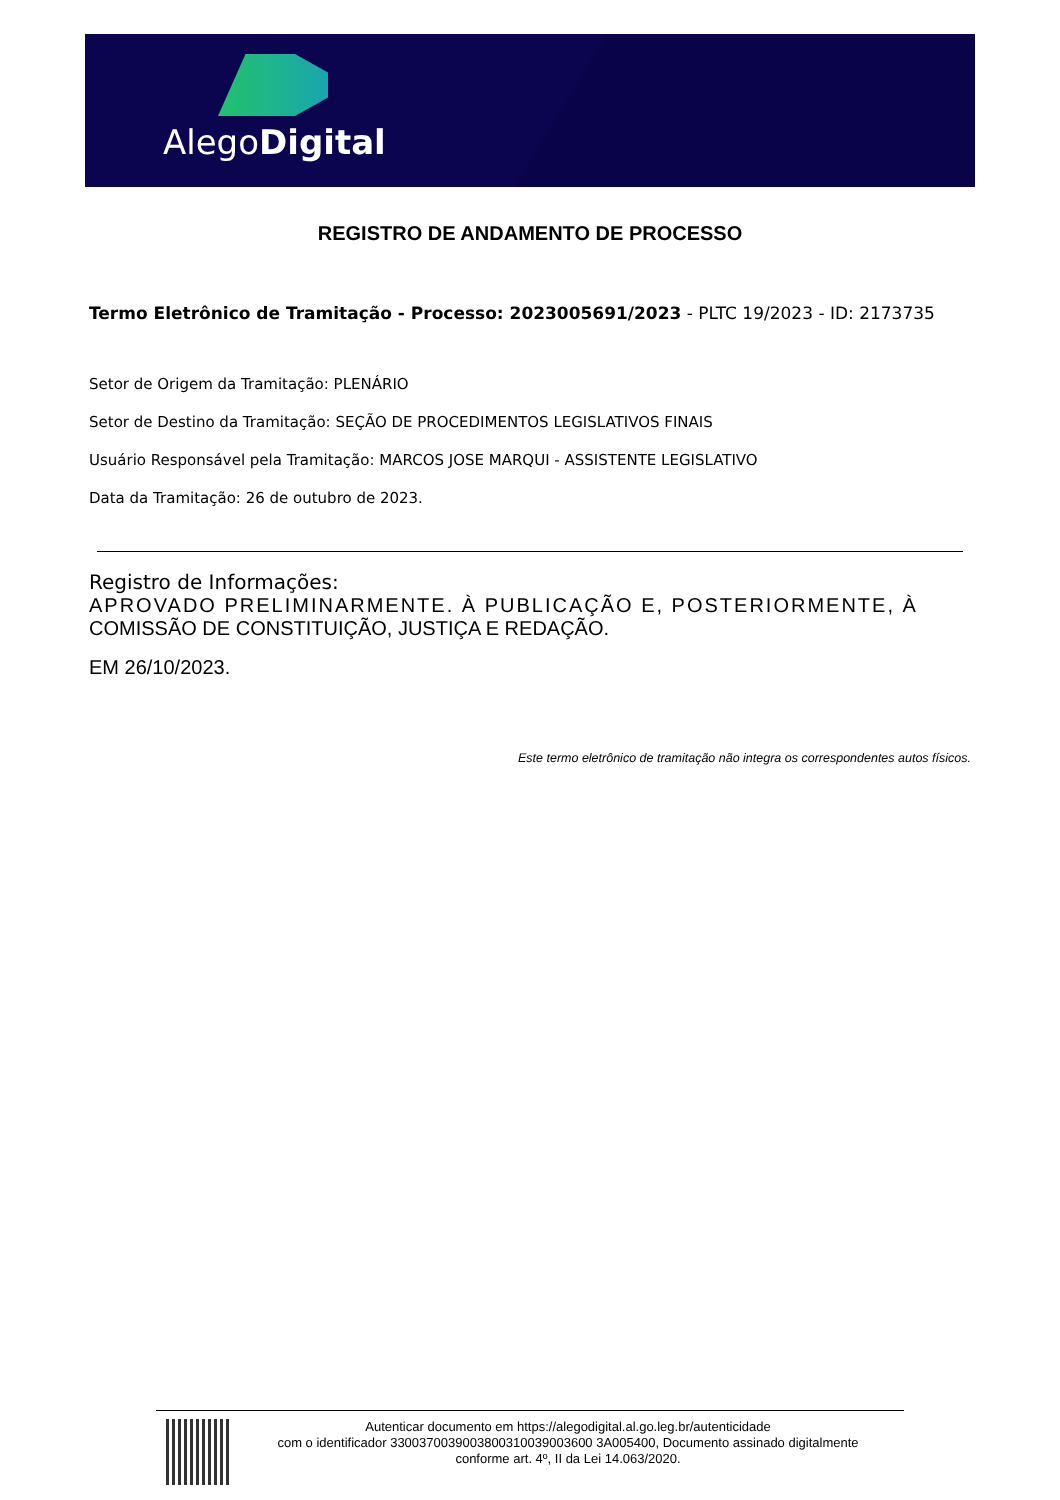AlegoDigital
REGISTRO DE ANDAMENTO DE PROCESSO
Termo Eletrônico de Tramitação - Processo: 2023005691/2023 - PLTC 19/2023 - ID: 2173735
Setor de Origem da Tramitação: PLENÁRIO
Setor de Destino da Tramitação: SEÇÃO DE PROCEDIMENTOS LEGISLATIVOS FINAIS
Usuário Responsável pela Tramitação: MARCOS JOSE MARQUI - ASSISTENTE LEGISLATIVO
Data da Tramitação: 26 de outubro de 2023.
Registro de Informações:
APROVADO PRELIMINARMENTE. À PUBLICAÇÃO E, POSTERIORMENTE, À
COMISSÃO DE CONSTITUIÇÃO, JUSTIÇA E REDAÇÃO.
EM 26/10/2023.
Este termo eletrônico de tramitação não integra os correspondentes autos físicos.
Autenticar documento em https://alegodigital.al.go.leg.br/autenticidade
com o identificador 3300370039003800310039003600 3A005400, Documento assinado digitalmente
conforme art. 4º, II da Lei 14.063/2020.